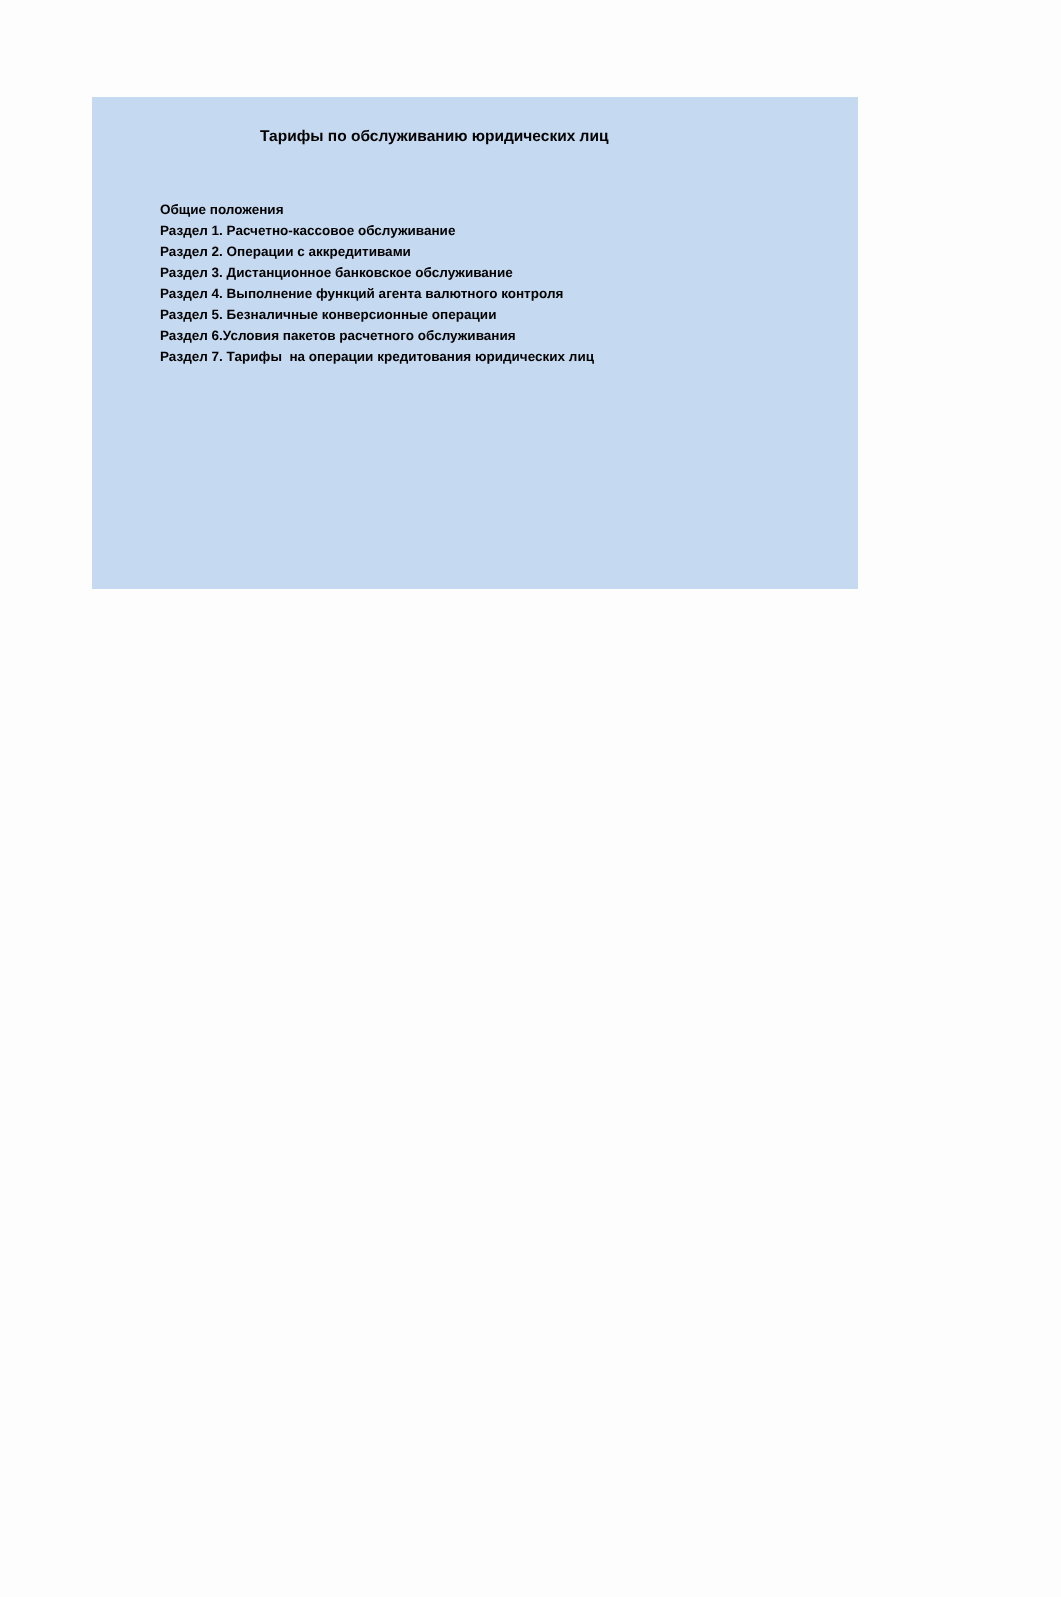Тарифы по обслуживанию юридических лиц
Общие положения
Раздел 1. Расчетно-кассовое обслуживание
Раздел 2. Операции с аккредитивами
Раздел 3. Дистанционное банковское обслуживание
Раздел 4. Выполнение функций агента валютного контроля
Раздел 5. Безналичные конверсионные операции
Раздел 6.Условия пакетов расчетного обслуживания
Раздел 7. Тарифы на операции кредитования юридических лиц